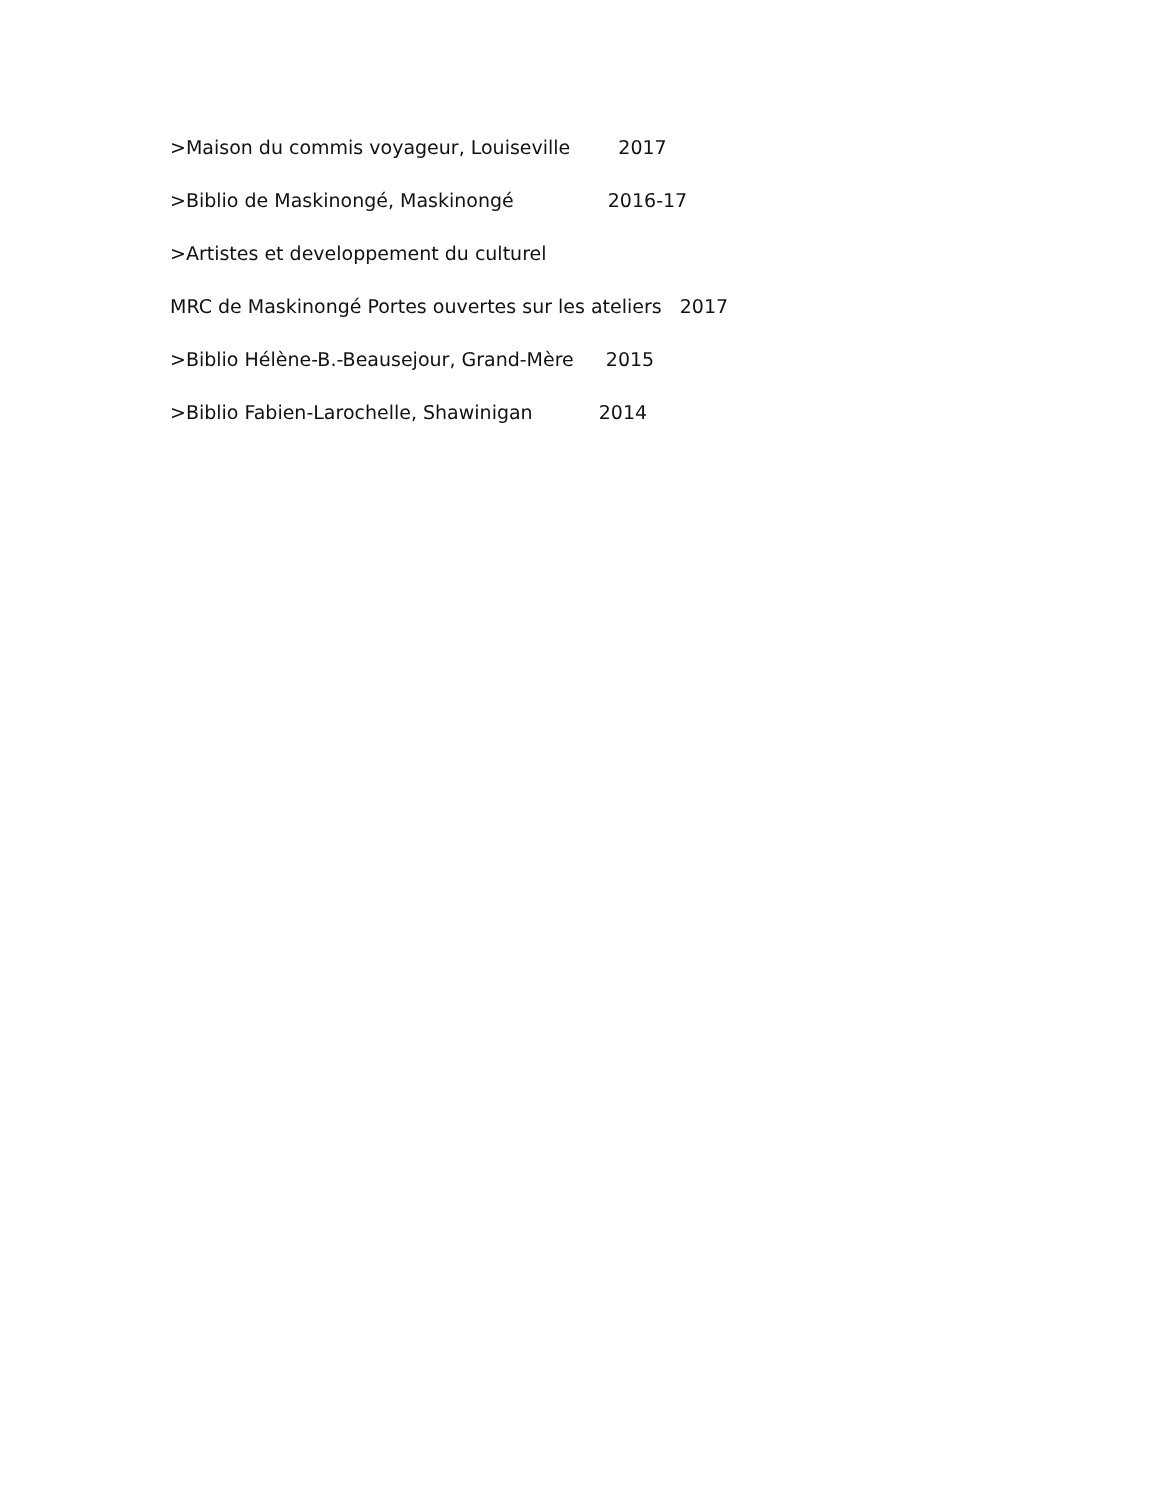>Maison du commis voyageur, Louiseville 2017
>Biblio de Maskinongé, Maskinongé 2016-17
>Artistes et developpement du culturel
MRC de Maskinongé Portes ouvertes sur les ateliers 2017
>Biblio Hélène-B.-Beausejour, Grand-Mère 2015
>Biblio Fabien-Larochelle, Shawinigan 2014